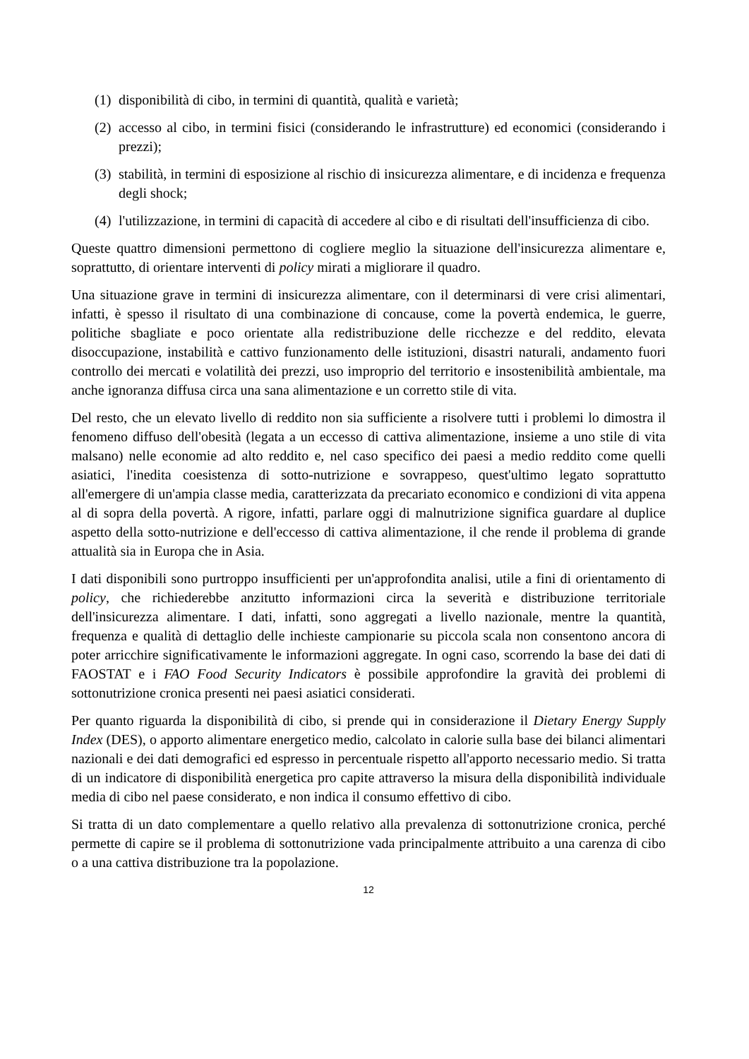(1) disponibilità di cibo, in termini di quantità, qualità e varietà;
(2) accesso al cibo, in termini fisici (considerando le infrastrutture) ed economici (considerando i prezzi);
(3) stabilità, in termini di esposizione al rischio di insicurezza alimentare, e di incidenza e frequenza degli shock;
(4) l'utilizzazione, in termini di capacità di accedere al cibo e di risultati dell'insufficienza di cibo.
Queste quattro dimensioni permettono di cogliere meglio la situazione dell'insicurezza alimentare e, soprattutto, di orientare interventi di policy mirati a migliorare il quadro.
Una situazione grave in termini di insicurezza alimentare, con il determinarsi di vere crisi alimentari, infatti, è spesso il risultato di una combinazione di concause, come la povertà endemica, le guerre, politiche sbagliate e poco orientate alla redistribuzione delle ricchezze e del reddito, elevata disoccupazione, instabilità e cattivo funzionamento delle istituzioni, disastri naturali, andamento fuori controllo dei mercati e volatilità dei prezzi, uso improprio del territorio e insostenibilità ambientale, ma anche ignoranza diffusa circa una sana alimentazione e un corretto stile di vita.
Del resto, che un elevato livello di reddito non sia sufficiente a risolvere tutti i problemi lo dimostra il fenomeno diffuso dell'obesità (legata a un eccesso di cattiva alimentazione, insieme a uno stile di vita malsano) nelle economie ad alto reddito e, nel caso specifico dei paesi a medio reddito come quelli asiatici, l'inedita coesistenza di sotto-nutrizione e sovrappeso, quest'ultimo legato soprattutto all'emergere di un'ampia classe media, caratterizzata da precariato economico e condizioni di vita appena al di sopra della povertà. A rigore, infatti, parlare oggi di malnutrizione significa guardare al duplice aspetto della sotto-nutrizione e dell'eccesso di cattiva alimentazione, il che rende il problema di grande attualità sia in Europa che in Asia.
I dati disponibili sono purtroppo insufficienti per un'approfondita analisi, utile a fini di orientamento di policy, che richiederebbe anzitutto informazioni circa la severità e distribuzione territoriale dell'insicurezza alimentare. I dati, infatti, sono aggregati a livello nazionale, mentre la quantità, frequenza e qualità di dettaglio delle inchieste campionarie su piccola scala non consentono ancora di poter arricchire significativamente le informazioni aggregate. In ogni caso, scorrendo la base dei dati di FAOSTAT e i FAO Food Security Indicators è possibile approfondire la gravità dei problemi di sottonutrizione cronica presenti nei paesi asiatici considerati.
Per quanto riguarda la disponibilità di cibo, si prende qui in considerazione il Dietary Energy Supply Index (DES), o apporto alimentare energetico medio, calcolato in calorie sulla base dei bilanci alimentari nazionali e dei dati demografici ed espresso in percentuale rispetto all'apporto necessario medio. Si tratta di un indicatore di disponibilità energetica pro capite attraverso la misura della disponibilità individuale media di cibo nel paese considerato, e non indica il consumo effettivo di cibo.
Si tratta di un dato complementare a quello relativo alla prevalenza di sottonutrizione cronica, perché permette di capire se il problema di sottonutrizione vada principalmente attribuito a una carenza di cibo o a una cattiva distribuzione tra la popolazione.
12